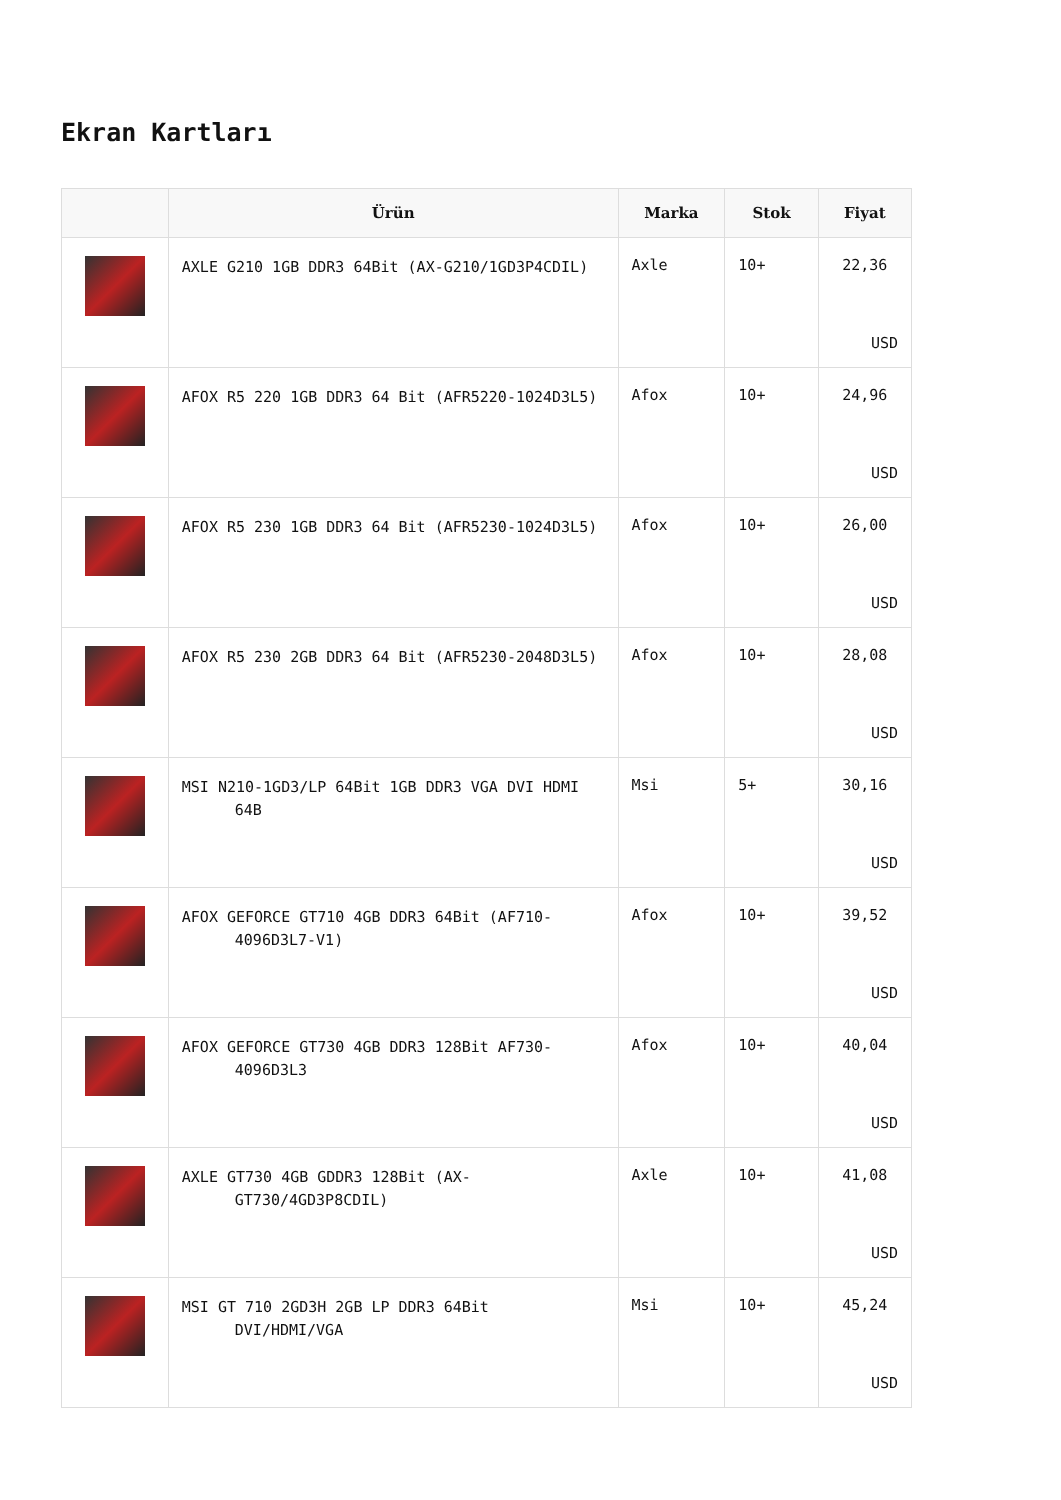Ekran Kartları
| | Ürün | Marka | Stok | Fiyat |
| --- | --- | --- | --- | --- |
| | AXLE G210 1GB DDR3 64Bit (AX-G210/1GD3P4CDIL) | Axle | 10+ | 22,36 USD |
| | AFOX R5 220 1GB DDR3 64 Bit (AFR5220-1024D3L5) | Afox | 10+ | 24,96 USD |
| | AFOX R5 230 1GB DDR3 64 Bit (AFR5230-1024D3L5) | Afox | 10+ | 26,00 USD |
| | AFOX R5 230 2GB DDR3 64 Bit (AFR5230-2048D3L5) | Afox | 10+ | 28,08 USD |
| | MSI N210-1GD3/LP 64Bit 1GB DDR3 VGA DVI HDMI 64B | Msi | 5+ | 30,16 USD |
| | AFOX GEFORCE GT710 4GB DDR3 64Bit (AF710-4096D3L7-V1) | Afox | 10+ | 39,52 USD |
| | AFOX GEFORCE GT730 4GB DDR3 128Bit AF730-4096D3L3 | Afox | 10+ | 40,04 USD |
| | AXLE GT730 4GB GDDR3 128Bit (AX-GT730/4GD3P8CDIL) | Axle | 10+ | 41,08 USD |
| | MSI GT 710 2GD3H 2GB LP DDR3 64Bit DVI/HDMI/VGA | Msi | 10+ | 45,24 USD |